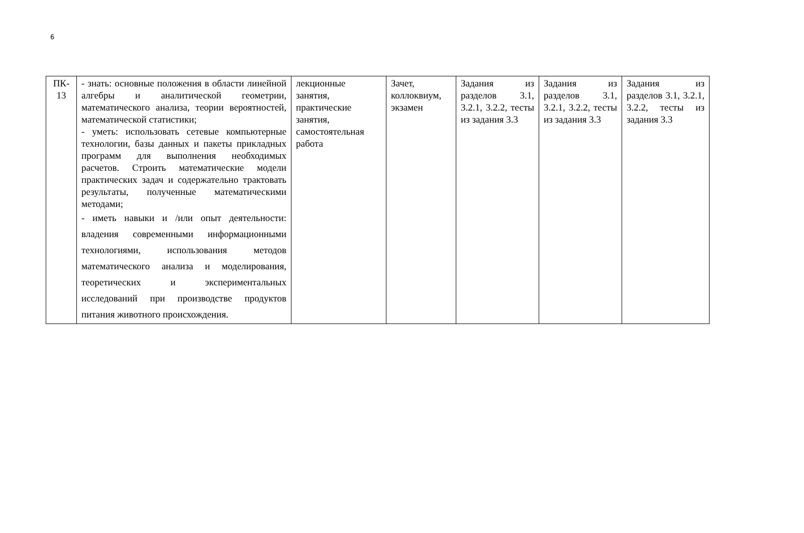6
| ПК- 13 | - знать: основные положения в области линейной алгебры и аналитической геометрии, математического анализа, теории вероятностей, математической статистики; - уметь: использовать сетевые компьютерные технологии, базы данных и пакеты прикладных программ для выполнения необходимых расчетов. Строить математические модели практических задач и содержательно трактовать результаты, полученные математическими методами; - иметь навыки и /или опыт деятельности: владения современными информационными технологиями, использования методов математического анализа и моделирования, теоретических и экспериментальных исследований при производстве продуктов питания животного происхождения. | лекционные занятия, практические занятия, самостоятельная работа | Зачет, коллоквиум, экзамен | Задания из разделов 3.1, 3.2.1, 3.2.2, тесты из задания 3.3 | Задания из разделов 3.1, 3.2.1, 3.2.2, тесты из задания 3.3 | Задания из разделов 3.1, 3.2.1, 3.2.2, тесты из задания 3.3 |